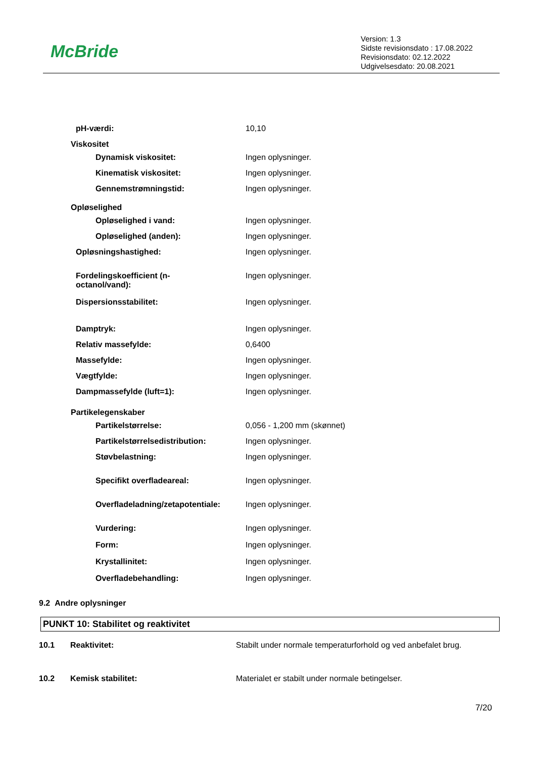McBride
Version: 1.3
Sidste revisionsdato : 17.08.2022
Revisionsdato: 02.12.2022
Udgivelsesdato: 20.08.2021
| pH-værdi: | 10,10 |
| Viskositet | |
| Dynamisk viskositet: | Ingen oplysninger. |
| Kinematisk viskositet: | Ingen oplysninger. |
| Gennemstrømningstid: | Ingen oplysninger. |
| Opløselighed | |
| Opløselighed i vand: | Ingen oplysninger. |
| Opløselighed (anden): | Ingen oplysninger. |
| Opløsningshastighed: | Ingen oplysninger. |
| Fordelingskoefficient (n- octanol/vand): | Ingen oplysninger. |
| Dispersionsstabilitet: | Ingen oplysninger. |
| Damptryk: | Ingen oplysninger. |
| Relativ massefylde: | 0,6400 |
| Massefylde: | Ingen oplysninger. |
| Vægtfylde: | Ingen oplysninger. |
| Dampmassefylde (luft=1): | Ingen oplysninger. |
| Partikelegenskaber | |
| Partikelstørrelse: | 0,056 - 1,200 mm (skønnet) |
| Partikelstørrelsedistribution: | Ingen oplysninger. |
| Støvbelastning: | Ingen oplysninger. |
| Specifikt overfladeareal: | Ingen oplysninger. |
| Overfladeladning/zetapotentiale: | Ingen oplysninger. |
| Vurdering: | Ingen oplysninger. |
| Form: | Ingen oplysninger. |
| Krystallinitet: | Ingen oplysninger. |
| Overfladebehandling: | Ingen oplysninger. |
9.2 Andre oplysninger
PUNKT 10: Stabilitet og reaktivitet
| 10.1 | Reaktivitet: | Stabilt under normale temperaturforhold og ved anbefalet brug. |
| 10.2 | Kemisk stabilitet: | Materialet er stabilt under normale betingelser. |
7/20